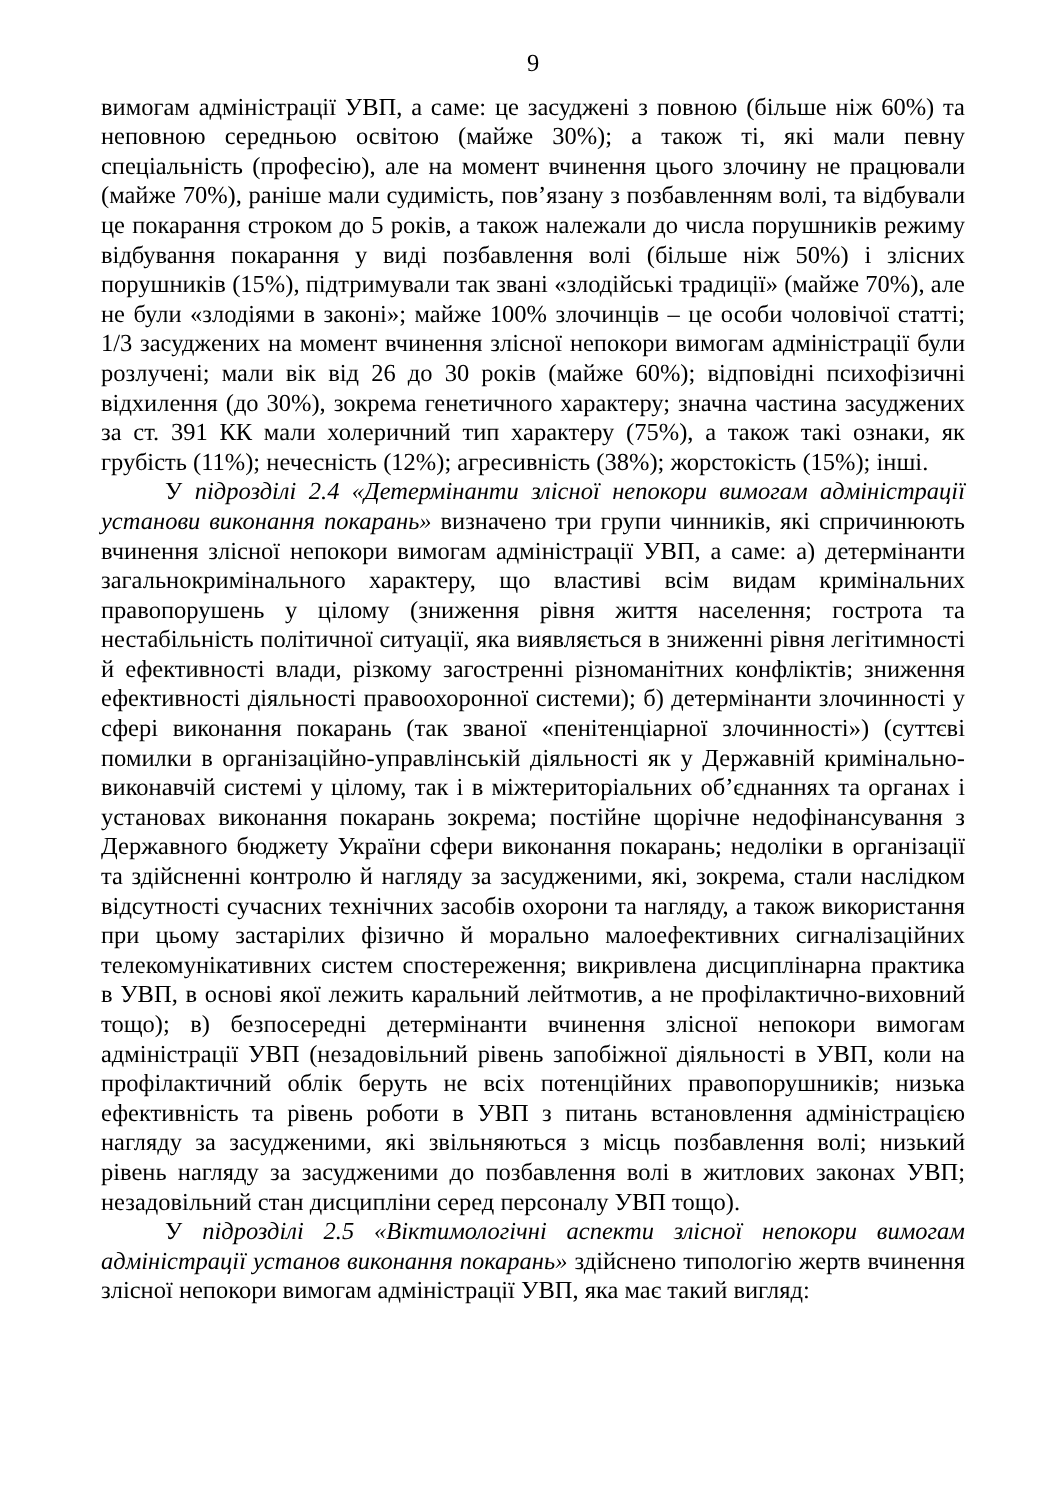9
вимогам адміністрації УВП, а саме: це засуджені з повною (більше ніж 60%) та неповною середньою освітою (майже 30%); а також ті, які мали певну спеціальність (професію), але на момент вчинення цього злочину не працювали (майже 70%), раніше мали судимість, пов’язану з позбавленням волі, та відбували це покарання строком до 5 років, а також належали до числа порушників режиму відбування покарання у виді позбавлення волі (більше ніж 50%) і злісних порушників (15%), підтримували так звані «злодійські традиції» (майже 70%), але не були «злодіями в законі»; майже 100% злочинців – це особи чоловічої статті; 1/3 засуджених на момент вчинення злісної непокори вимогам адміністрації були розлучені; мали вік від 26 до 30 років (майже 60%); відповідні психофізичні відхилення (до 30%), зокрема генетичного характеру; значна частина засуджених за ст. 391 КК мали холеричний тип характеру (75%), а також такі ознаки, як грубість (11%); нечесність (12%); агресивність (38%); жорстокість (15%); інші.
У підрозділі 2.4 «Детермінанти злісної непокори вимогам адміністрації установи виконання покарань» визначено три групи чинників, які спричинюють вчинення злісної непокори вимогам адміністрації УВП, а саме: а) детермінанти загальнокримінального характеру, що властиві всім видам кримінальних правопорушень у цілому (зниження рівня життя населення; гострота та нестабільність політичної ситуації, яка виявляється в зниженні рівня легітимності й ефективності влади, різкому загостренні різноманітних конфліктів; зниження ефективності діяльності правоохоронної системи); б) детермінанти злочинності у сфері виконання покарань (так званої «пенітенціарної злочинності») (суттєві помилки в організаційно-управлінській діяльності як у Державній кримінально-виконавчій системі у цілому, так і в міжтериторіальних об’єднаннях та органах і установах виконання покарань зокрема; постійне щорічне недофінансування з Державного бюджету України сфери виконання покарань; недоліки в організації та здійсненні контролю й нагляду за засудженими, які, зокрема, стали наслідком відсутності сучасних технічних засобів охорони та нагляду, а також використання при цьому застарілих фізично й морально малоефективних сигналізаційних телекомунікативних систем спостереження; викривлена дисциплінарна практика в УВП, в основі якої лежить каральний лейтмотив, а не профілактично-виховний тощо); в) безпосередні детермінанти вчинення злісної непокори вимогам адміністрації УВП (незадовільний рівень запобіжної діяльності в УВП, коли на профілактичний облік беруть не всіх потенційних правопорушників; низька ефективність та рівень роботи в УВП з питань встановлення адміністрацією нагляду за засудженими, які звільняються з місць позбавлення волі; низький рівень нагляду за засудженими до позбавлення волі в житлових законах УВП; незадовільний стан дисципліни серед персоналу УВП тощо).
У підрозділі 2.5 «Віктимологічні аспекти злісної непокори вимогам адміністрації установ виконання покарань» здійснено типологію жертв вчинення злісної непокори вимогам адміністрації УВП, яка має такий вигляд: